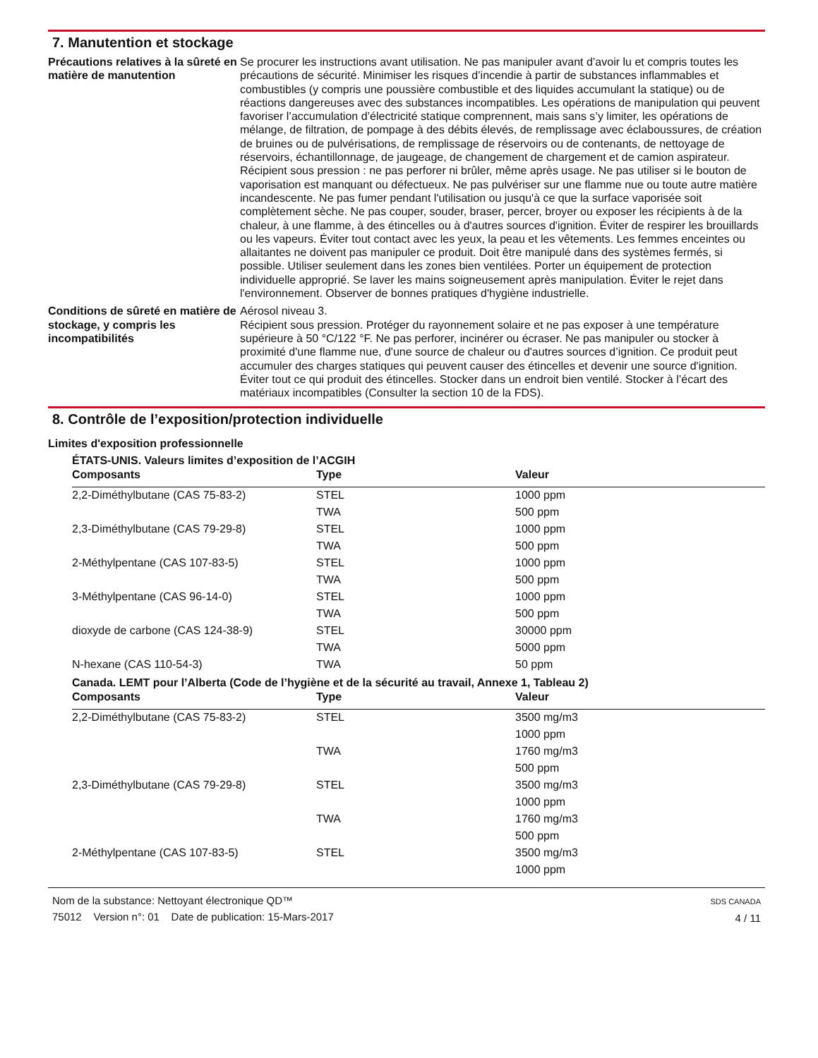7. Manutention et stockage
Précautions relatives à la sûreté en matière de manutention
Se procurer les instructions avant utilisation. Ne pas manipuler avant d’avoir lu et compris toutes les précautions de sécurité. Minimiser les risques d’incendie à partir de substances inflammables et combustibles (y compris une poussière combustible et des liquides accumulant la statique) ou de réactions dangereuses avec des substances incompatibles. Les opérations de manipulation qui peuvent favoriser l’accumulation d’électricité statique comprennent, mais sans s’y limiter, les opérations de mélange, de filtration, de pompage à des débits élevés, de remplissage avec éclaboussures, de création de bruines ou de pulvérisations, de remplissage de réservoirs ou de contenants, de nettoyage de réservoirs, échantillonnage, de jaugeage, de changement de chargement et de camion aspirateur. Récipient sous pression : ne pas perforer ni brûler, même après usage. Ne pas utiliser si le bouton de vaporisation est manquant ou défectueux. Ne pas pulvériser sur une flamme nue ou toute autre matière incandescente. Ne pas fumer pendant l'utilisation ou jusqu'à ce que la surface vaporisée soit complètement sèche. Ne pas couper, souder, braser, percer, broyer ou exposer les récipients à de la chaleur, à une flamme, à des étincelles ou à d'autres sources d'ignition. Éviter de respirer les brouillards ou les vapeurs. Éviter tout contact avec les yeux, la peau et les vêtements. Les femmes enceintes ou allaitantes ne doivent pas manipuler ce produit. Doit être manipulé dans des systèmes fermés, si possible. Utiliser seulement dans les zones bien ventilées. Porter un équipement de protection individuelle approprié. Se laver les mains soigneusement après manipulation. Éviter le rejet dans l'environnement. Observer de bonnes pratiques d'hygiène industrielle.
Conditions de sûreté en matière de stockage, y compris les incompatibilités
Aérosol niveau 3.
Récipient sous pression. Protéger du rayonnement solaire et ne pas exposer à une température supérieure à 50 °C/122 °F. Ne pas perforer, incinérer ou écraser. Ne pas manipuler ou stocker à proximité d'une flamme nue, d'une source de chaleur ou d'autres sources d’ignition. Ce produit peut accumuler des charges statiques qui peuvent causer des étincelles et devenir une source d'ignition. Éviter tout ce qui produit des étincelles. Stocker dans un endroit bien ventilé. Stocker à l’écart des matériaux incompatibles (Consulter la section 10 de la FDS).
8. Contrôle de l’exposition/protection individuelle
Limites d'exposition professionnelle
ÉTATS-UNIS. Valeurs limites d’exposition de l’ACGIH
| Composants | Type | Valeur |
| --- | --- | --- |
| 2,2-Diméthylbutane (CAS 75-83-2) | STEL | 1000 ppm |
| | TWA | 500 ppm |
| 2,3-Diméthylbutane (CAS 79-29-8) | STEL | 1000 ppm |
| | TWA | 500 ppm |
| 2-Méthylpentane (CAS 107-83-5) | STEL | 1000 ppm |
| | TWA | 500 ppm |
| 3-Méthylpentane (CAS 96-14-0) | STEL | 1000 ppm |
| | TWA | 500 ppm |
| dioxyde de carbone (CAS 124-38-9) | STEL | 30000 ppm |
| | TWA | 5000 ppm |
| N-hexane (CAS 110-54-3) | TWA | 50 ppm |
Canada. LEMT pour l’Alberta (Code de l’hygiène et de la sécurité au travail, Annexe 1, Tableau 2)
| Composants | Type | Valeur |
| --- | --- | --- |
| 2,2-Diméthylbutane (CAS 75-83-2) | STEL | 3500 mg/m3 |
| | | 1000 ppm |
| | TWA | 1760 mg/m3 |
| | | 500 ppm |
| 2,3-Diméthylbutane (CAS 79-29-8) | STEL | 3500 mg/m3 |
| | | 1000 ppm |
| | TWA | 1760 mg/m3 |
| | | 500 ppm |
| 2-Méthylpentane (CAS 107-83-5) | STEL | 3500 mg/m3 |
| | | 1000 ppm |
Nom de la substance: Nettoyant électronique QD™
75012 Version n°: 01 Date de publication: 15-Mars-2017
SDS CANADA
4 / 11